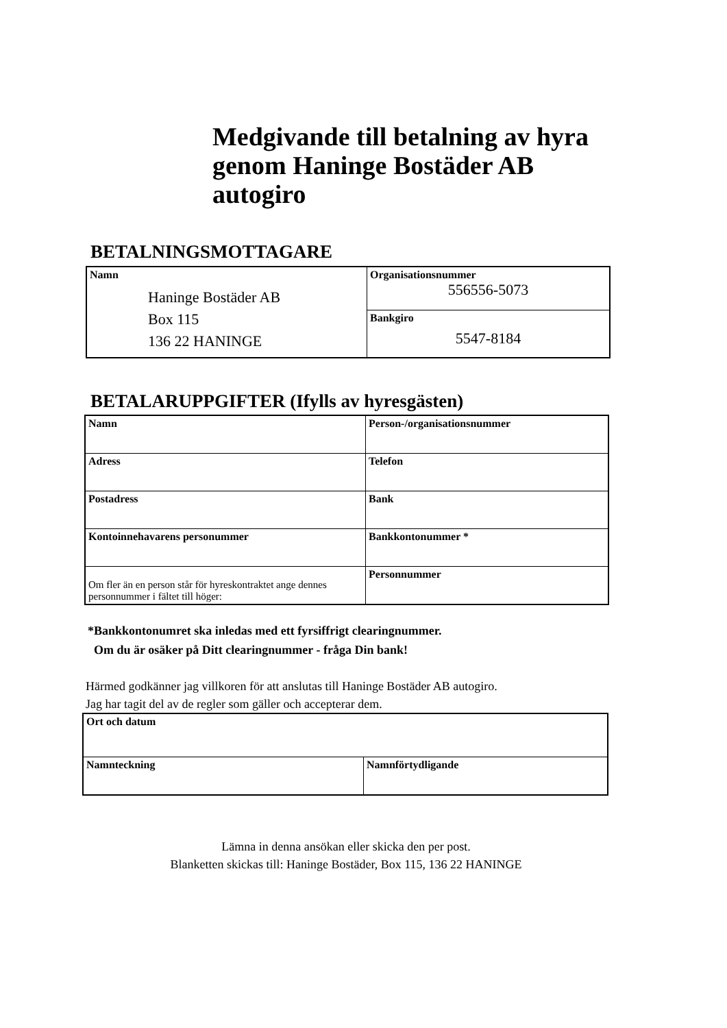Medgivande till betalning av hyra
genom Haninge Bostäder AB
autogiro
BETALNINGSMOTTAGARE
| Namn Haninge Bostäder AB Box 115 136 22 HANINGE | Organisationsnummer 556556-5073 |
| | Bankgiro 5547-8184 |
BETALARUPPGIFTER (Ifylls av hyresgästen)
| Namn | Person-/organisationsnummer |
| Adress | Telefon |
| Postadress | Bank |
| Kontoinnehavarens personummer | Bankkontonummer * |
| Om fler än en person står för hyreskontraktet ange dennes personnummer i fältet till höger: | Personnummer |
*Bankkontonumret ska inledas med ett fyrsiffrigt clearingnummer.
Om du är osäker på Ditt clearingnummer - fråga Din bank!
Härmed godkänner jag villkoren för att anslutas till Haninge Bostäder AB autogiro.
Jag har tagit del av de regler som gäller och accepterar dem.
| Ort och datum | |
| Namnteckning | Namnförtydligande |
Lämna in denna ansökan eller skicka den per post.
Blanketten skickas till: Haninge Bostäder, Box 115, 136 22 HANINGE